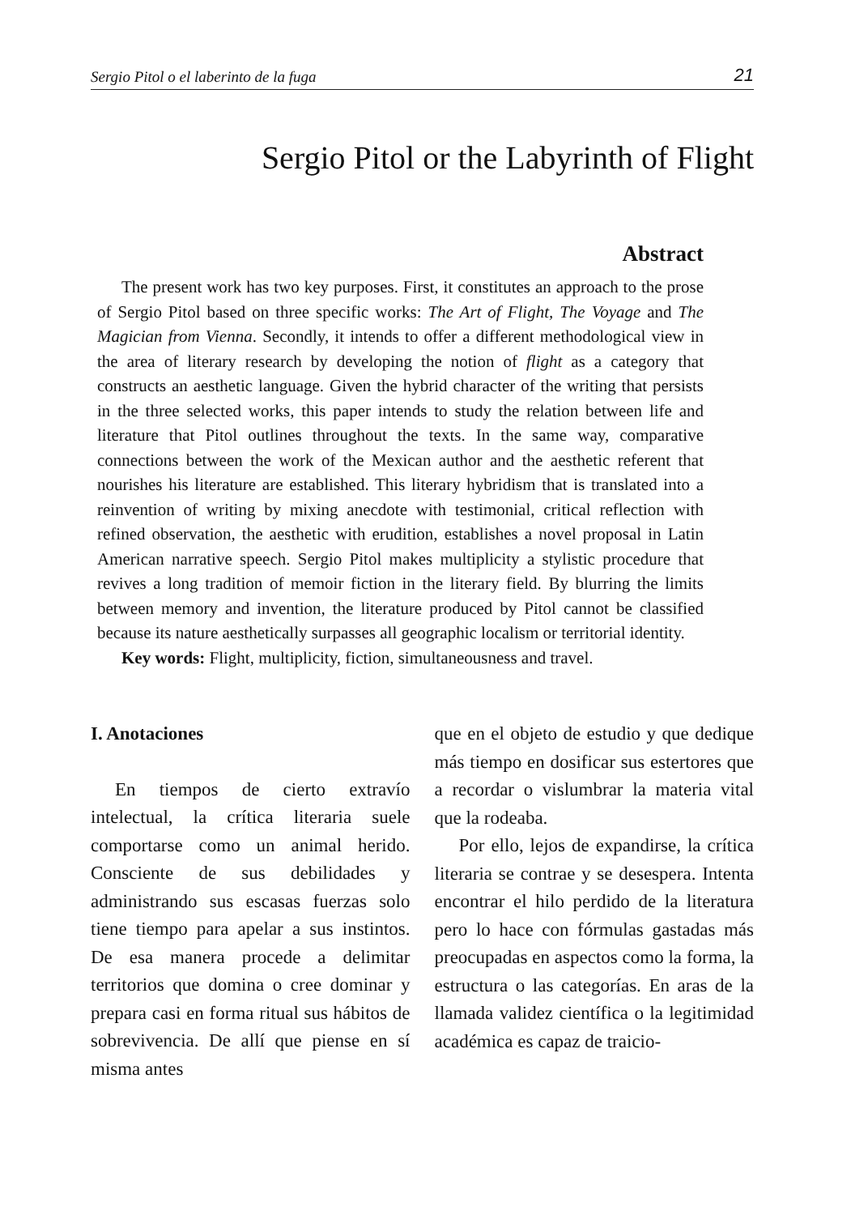Sergio Pitol o el laberinto de la fuga 21
Sergio Pitol or the Labyrinth of Flight
Abstract
The present work has two key purposes. First, it constitutes an approach to the prose of Sergio Pitol based on three specific works: The Art of Flight, The Voyage and The Magician from Vienna. Secondly, it intends to offer a different methodological view in the area of literary research by developing the notion of flight as a category that constructs an aesthetic language. Given the hybrid character of the writing that persists in the three selected works, this paper intends to study the relation between life and literature that Pitol outlines throughout the texts. In the same way, comparative connections between the work of the Mexican author and the aesthetic referent that nourishes his literature are established. This literary hybridism that is translated into a reinvention of writing by mixing anecdote with testimonial, critical reflection with refined observation, the aesthetic with erudition, establishes a novel proposal in Latin American narrative speech. Sergio Pitol makes multiplicity a stylistic procedure that revives a long tradition of memoir fiction in the literary field. By blurring the limits between memory and invention, the literature produced by Pitol cannot be classified because its nature aesthetically surpasses all geographic localism or territorial identity.
Key words: Flight, multiplicity, fiction, simultaneousness and travel.
I. Anotaciones
En tiempos de cierto extravío intelectual, la crítica literaria suele comportarse como un animal herido. Consciente de sus debilidades y administrando sus escasas fuerzas solo tiene tiempo para apelar a sus instintos. De esa manera procede a delimitar territorios que domina o cree dominar y prepara casi en forma ritual sus hábitos de sobrevivencia. De allí que piense en sí misma antes
que en el objeto de estudio y que dedique más tiempo en dosificar sus estertores que a recordar o vislumbrar la materia vital que la rodeaba.
Por ello, lejos de expandirse, la crítica literaria se contrae y se desespera. Intenta encontrar el hilo perdido de la literatura pero lo hace con fórmulas gastadas más preocupadas en aspectos como la forma, la estructura o las categorías. En aras de la llamada validez científica o la legitimidad académica es capaz de traicio-